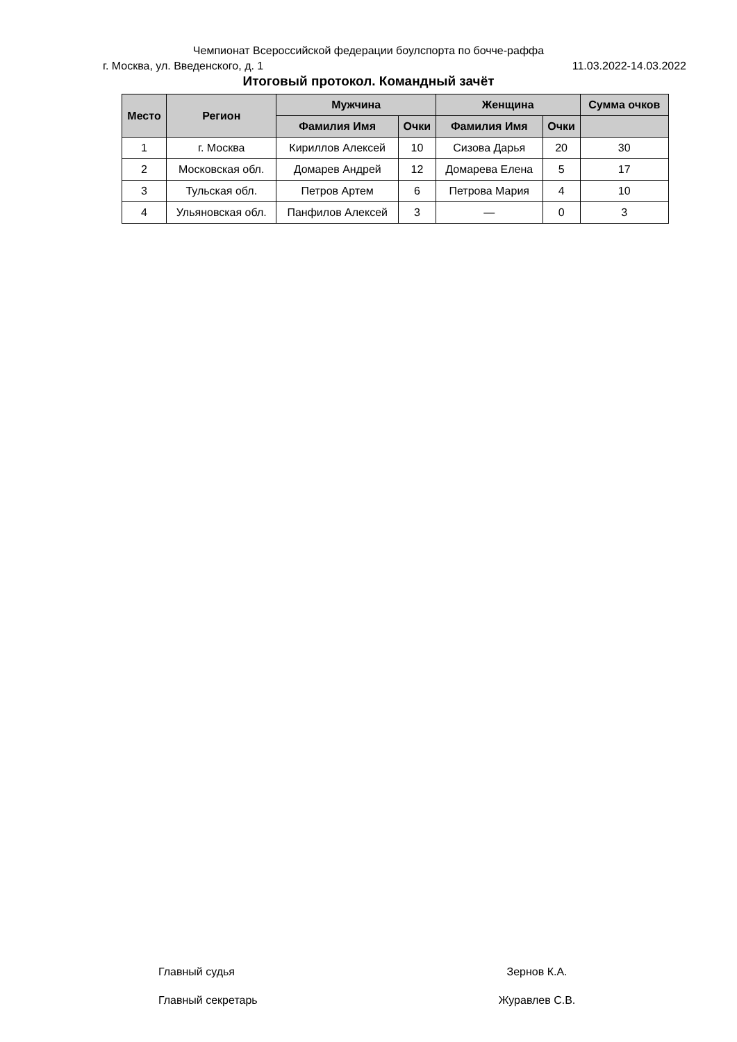Чемпионат Всероссийской федерации боулспорта по бочче-раффа
г. Москва, ул. Введенского, д. 1 11.03.2022-14.03.2022
Итоговый протокол. Командный зачёт
| Место | Регион | Мужчина | | Женщина | | Сумма очков |
| --- | --- | --- | --- | --- | --- | --- |
| | | Фамилия Имя | Очки | Фамилия Имя | Очки | |
| 1 | г. Москва | Кириллов Алексей | 10 | Сизова Дарья | 20 | 30 |
| 2 | Московская обл. | Домарев Андрей | 12 | Домарева Елена | 5 | 17 |
| 3 | Тульская обл. | Петров Артем | 6 | Петрова Мария | 4 | 10 |
| 4 | Ульяновская обл. | Панфилов Алексей | 3 | — | 0 | 3 |
Главный судья Зернов К.А.
Главный секретарь Журавлев С.В.